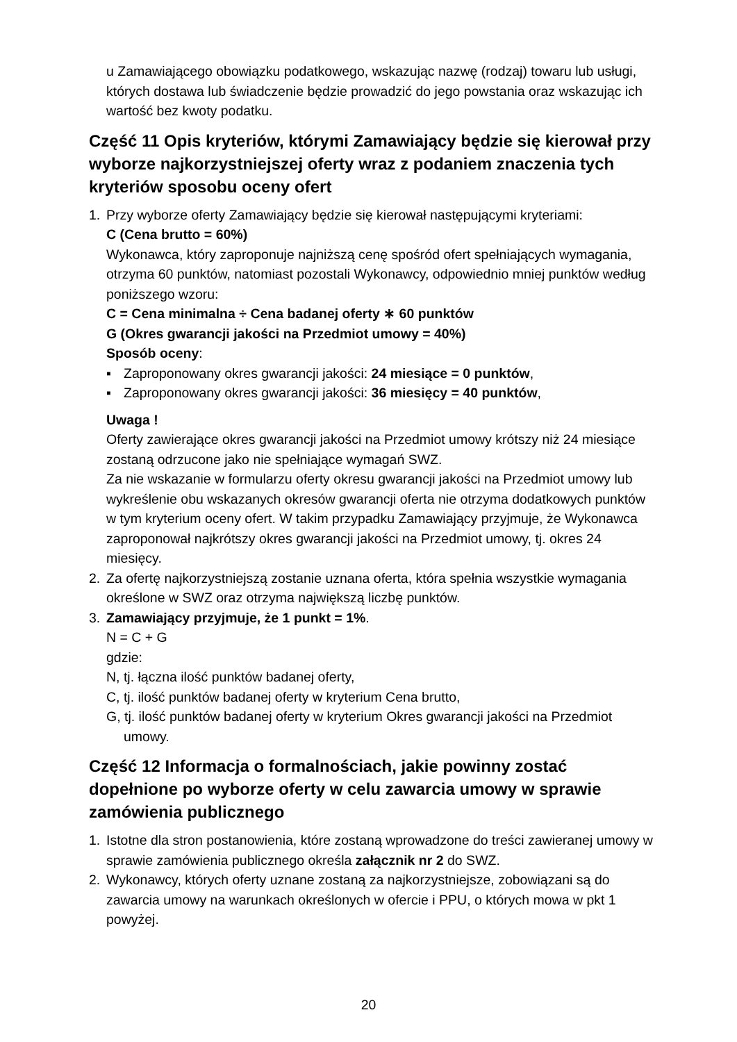u Zamawiającego obowiązku podatkowego, wskazując nazwę (rodzaj) towaru lub usługi, których dostawa lub świadczenie będzie prowadzić do jego powstania oraz wskazując ich wartość bez kwoty podatku.
Część 11 Opis kryteriów, którymi Zamawiający będzie się kierował przy wyborze najkorzystniejszej oferty wraz z podaniem znaczenia tych kryteriów sposobu oceny ofert
1. Przy wyborze oferty Zamawiający będzie się kierował następującymi kryteriami:
C (Cena brutto = 60%)
Wykonawca, który zaproponuje najniższą cenę spośród ofert spełniających wymagania, otrzyma 60 punktów, natomiast pozostali Wykonawcy, odpowiednio mniej punktów według poniższego wzoru:
C = Cena minimalna ÷ Cena badanej oferty ∗ 60 punktów
G (Okres gwarancji jakości na Przedmiot umowy = 40%)
Sposób oceny:
▪ Zaproponowany okres gwarancji jakości: 24 miesiące = 0 punktów,
▪ Zaproponowany okres gwarancji jakości: 36 miesięcy = 40 punktów,
Uwaga !
Oferty zawierające okres gwarancji jakości na Przedmiot umowy krótszy niż 24 miesiące zostaną odrzucone jako nie spełniające wymagań SWZ.
Za nie wskazanie w formularzu oferty okresu gwarancji jakości na Przedmiot umowy lub wykreślenie obu wskazanych okresów gwarancji oferta nie otrzyma dodatkowych punktów w tym kryterium oceny ofert. W takim przypadku Zamawiający przyjmuje, że Wykonawca zaproponował najkrótszy okres gwarancji jakości na Przedmiot umowy, tj. okres 24 miesięcy.
2. Za ofertę najkorzystniejszą zostanie uznana oferta, która spełnia wszystkie wymagania określone w SWZ oraz otrzyma największą liczbę punktów.
3. Zamawiający przyjmuje, że 1 punkt = 1%.
N = C + G
gdzie:
N, tj. łączna ilość punktów badanej oferty,
C, tj. ilość punktów badanej oferty w kryterium Cena brutto,
G, tj. ilość punktów badanej oferty w kryterium Okres gwarancji jakości na Przedmiot umowy.
Część 12 Informacja o formalnościach, jakie powinny zostać dopełnione po wyborze oferty w celu zawarcia umowy w sprawie zamówienia publicznego
1. Istotne dla stron postanowienia, które zostaną wprowadzone do treści zawieranej umowy w sprawie zamówienia publicznego określa załącznik nr 2 do SWZ.
2. Wykonawcy, których oferty uznane zostaną za najkorzystniejsze, zobowiązani są do zawarcia umowy na warunkach określonych w ofercie i PPU, o których mowa w pkt 1 powyżej.
20